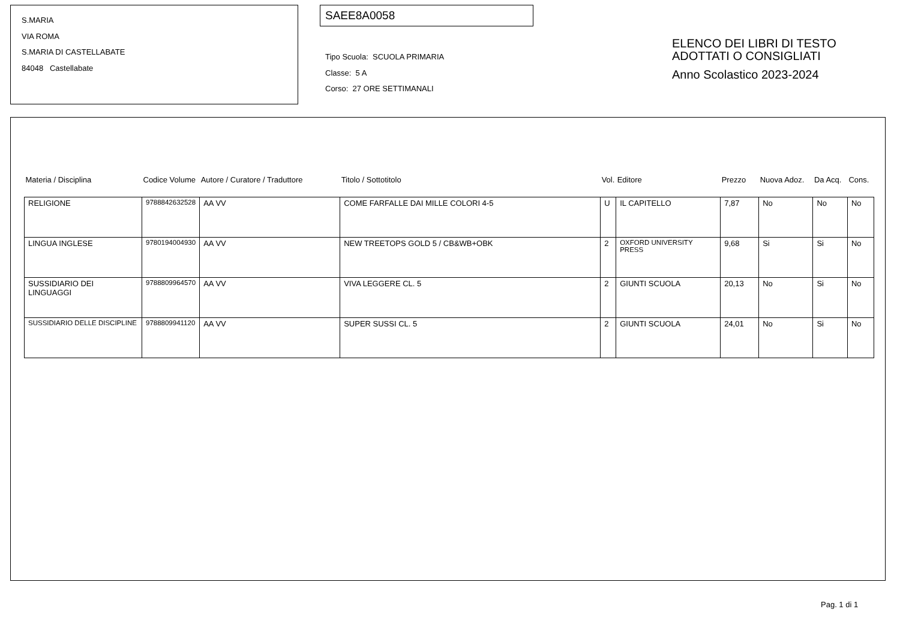S.MARIA
VIA ROMA
S.MARIA DI CASTELLABATE
84048 Castellabate
SAEE8A0058
Tipo Scuola: SCUOLA PRIMARIA
Classe: 5 A
Corso: 27 ORE SETTIMANALI
ELENCO DEI LIBRI DI TESTO
ADOTTATI O CONSIGLIATI
Anno Scolastico 2023-2024
| Materia / Disciplina | Codice Volume | Autore / Curatore / Traduttore | Titolo / Sottotitolo | Vol. | Editore | Prezzo | Nuova Adoz. | Da Acq. | Cons. |
| --- | --- | --- | --- | --- | --- | --- | --- | --- | --- |
| RELIGIONE | 9788842632528 | AA VV | COME FARFALLE DAI MILLE COLORI 4-5 | U | IL CAPITELLO | 7,87 | No | No | No |
| LINGUA INGLESE | 9780194004930 | AA VV | NEW TREETOPS GOLD 5 / CB&WB+OBK | 2 | OXFORD UNIVERSITY PRESS | 9,68 | Si | Si | No |
| SUSSIDIARIO DEI LINGUAGGI | 9788809964570 | AA VV | VIVA LEGGERE CL. 5 | 2 | GIUNTI SCUOLA | 20,13 | No | Si | No |
| SUSSIDIARIO DELLE DISCIPLINE | 9788809941120 | AA VV | SUPER SUSSI CL. 5 | 2 | GIUNTI SCUOLA | 24,01 | No | Si | No |
Pag. 1 di 1